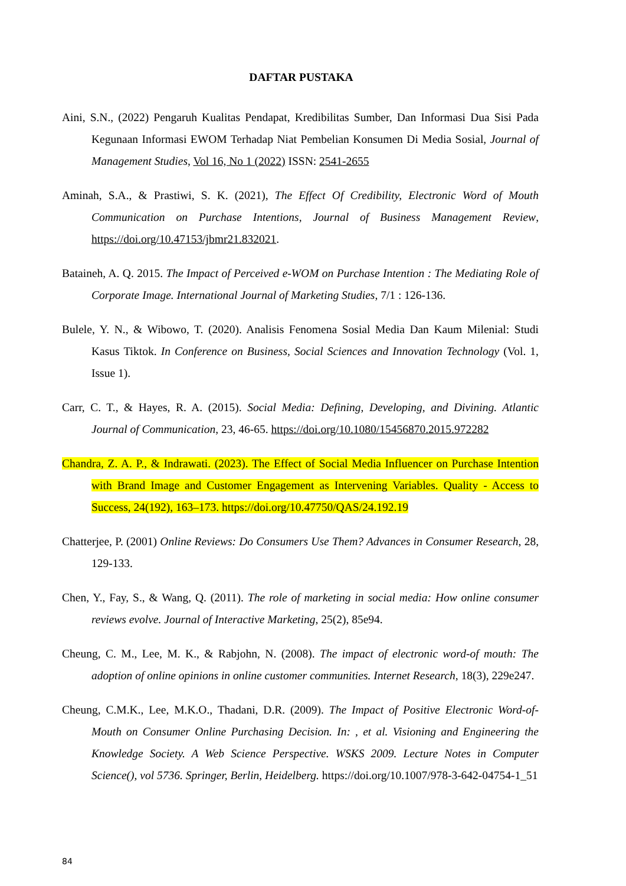DAFTAR PUSTAKA
Aini, S.N., (2022) Pengaruh Kualitas Pendapat, Kredibilitas Sumber, Dan Informasi Dua Sisi Pada Kegunaan Informasi EWOM Terhadap Niat Pembelian Konsumen Di Media Sosial, Journal of Management Studies, Vol 16, No 1 (2022) ISSN: 2541-2655
Aminah, S.A., & Prastiwi, S. K. (2021), The Effect Of Credibility, Electronic Word of Mouth Communication on Purchase Intentions, Journal of Business Management Review, https://doi.org/10.47153/jbmr21.832021.
Bataineh, A. Q. 2015. The Impact of Perceived e-WOM on Purchase Intention : The Mediating Role of Corporate Image. International Journal of Marketing Studies, 7/1 : 126-136.
Bulele, Y. N., & Wibowo, T. (2020). Analisis Fenomena Sosial Media Dan Kaum Milenial: Studi Kasus Tiktok. In Conference on Business, Social Sciences and Innovation Technology (Vol. 1, Issue 1).
Carr, C. T., & Hayes, R. A. (2015). Social Media: Defining, Developing, and Divining. Atlantic Journal of Communication, 23, 46-65. https://doi.org/10.1080/15456870.2015.972282
Chandra, Z. A. P., & Indrawati. (2023). The Effect of Social Media Influencer on Purchase Intention with Brand Image and Customer Engagement as Intervening Variables. Quality - Access to Success, 24(192), 163–173. https://doi.org/10.47750/QAS/24.192.19
Chatterjee, P. (2001) Online Reviews: Do Consumers Use Them? Advances in Consumer Research, 28, 129-133.
Chen, Y., Fay, S., & Wang, Q. (2011). The role of marketing in social media: How online consumer reviews evolve. Journal of Interactive Marketing, 25(2), 85e94.
Cheung, C. M., Lee, M. K., & Rabjohn, N. (2008). The impact of electronic word-of mouth: The adoption of online opinions in online customer communities. Internet Research, 18(3), 229e247.
Cheung, C.M.K., Lee, M.K.O., Thadani, D.R. (2009). The Impact of Positive Electronic Word-of-Mouth on Consumer Online Purchasing Decision. In: , et al. Visioning and Engineering the Knowledge Society. A Web Science Perspective. WSKS 2009. Lecture Notes in Computer Science(), vol 5736. Springer, Berlin, Heidelberg. https://doi.org/10.1007/978-3-642-04754-1_51
84